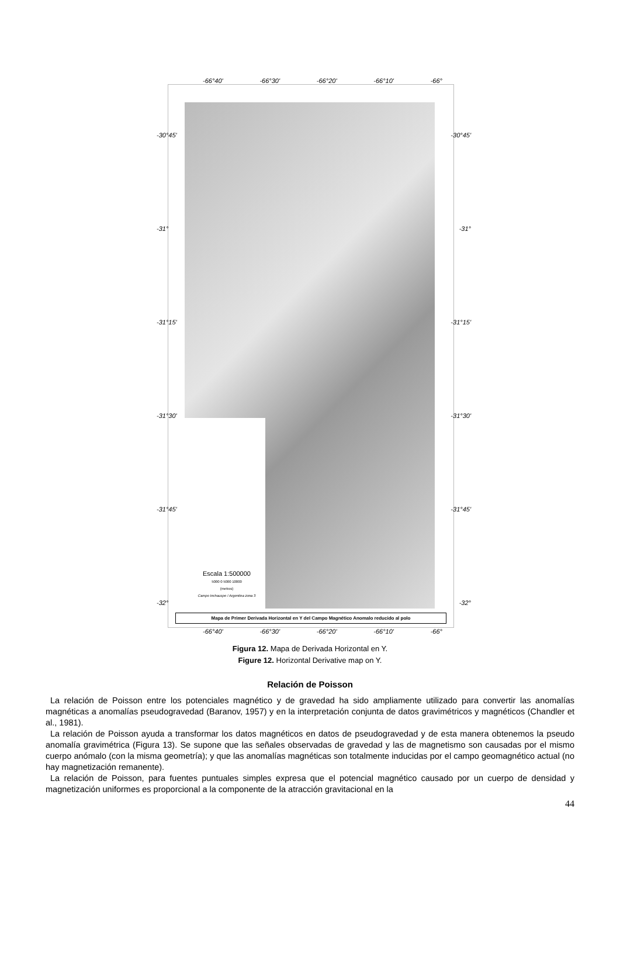-66°40' -66°30' -66°20' -66°10' -66°
-30°45'
-31°
-31°15'
-31°30'
-31°45'
-32°
-30°45'
-31°
-31°15'
-31°30'
-31°45'
-32°
Escala 1:500000
5000 0 5000 10000
(metros)
Campo Inchauspe / Argentina zona 3
Mapa de Primer Derivada Horizontal en Y del Campo Magnético Anomalo reducido al polo
-66°40' -66°30' -66°20' -66°10' -66°
Figura 12. Mapa de Derivada Horizontal en Y.
Figure 12. Horizontal Derivative map on Y.
Relación de Poisson
La relación de Poisson entre los potenciales magnético y de gravedad ha sido ampliamente utilizado para convertir las anomalías magnéticas a anomalías pseudogravedad (Baranov, 1957) y en la interpretación conjunta de datos gravimétricos y magnéticos (Chandler et al., 1981).
La relación de Poisson ayuda a transformar los datos magnéticos en datos de pseudogravedad y de esta manera obtenemos la pseudo anomalía gravimétrica (Figura 13). Se supone que las señales observadas de gravedad y las de magnetismo son causadas por el mismo cuerpo anómalo (con la misma geometría); y que las anomalías magnéticas son totalmente inducidas por el campo geomagnético actual (no hay magnetización remanente).
La relación de Poisson, para fuentes puntuales simples expresa que el potencial magnético causado por un cuerpo de densidad y magnetización uniformes es proporcional a la componente de la atracción gravitacional en la
44